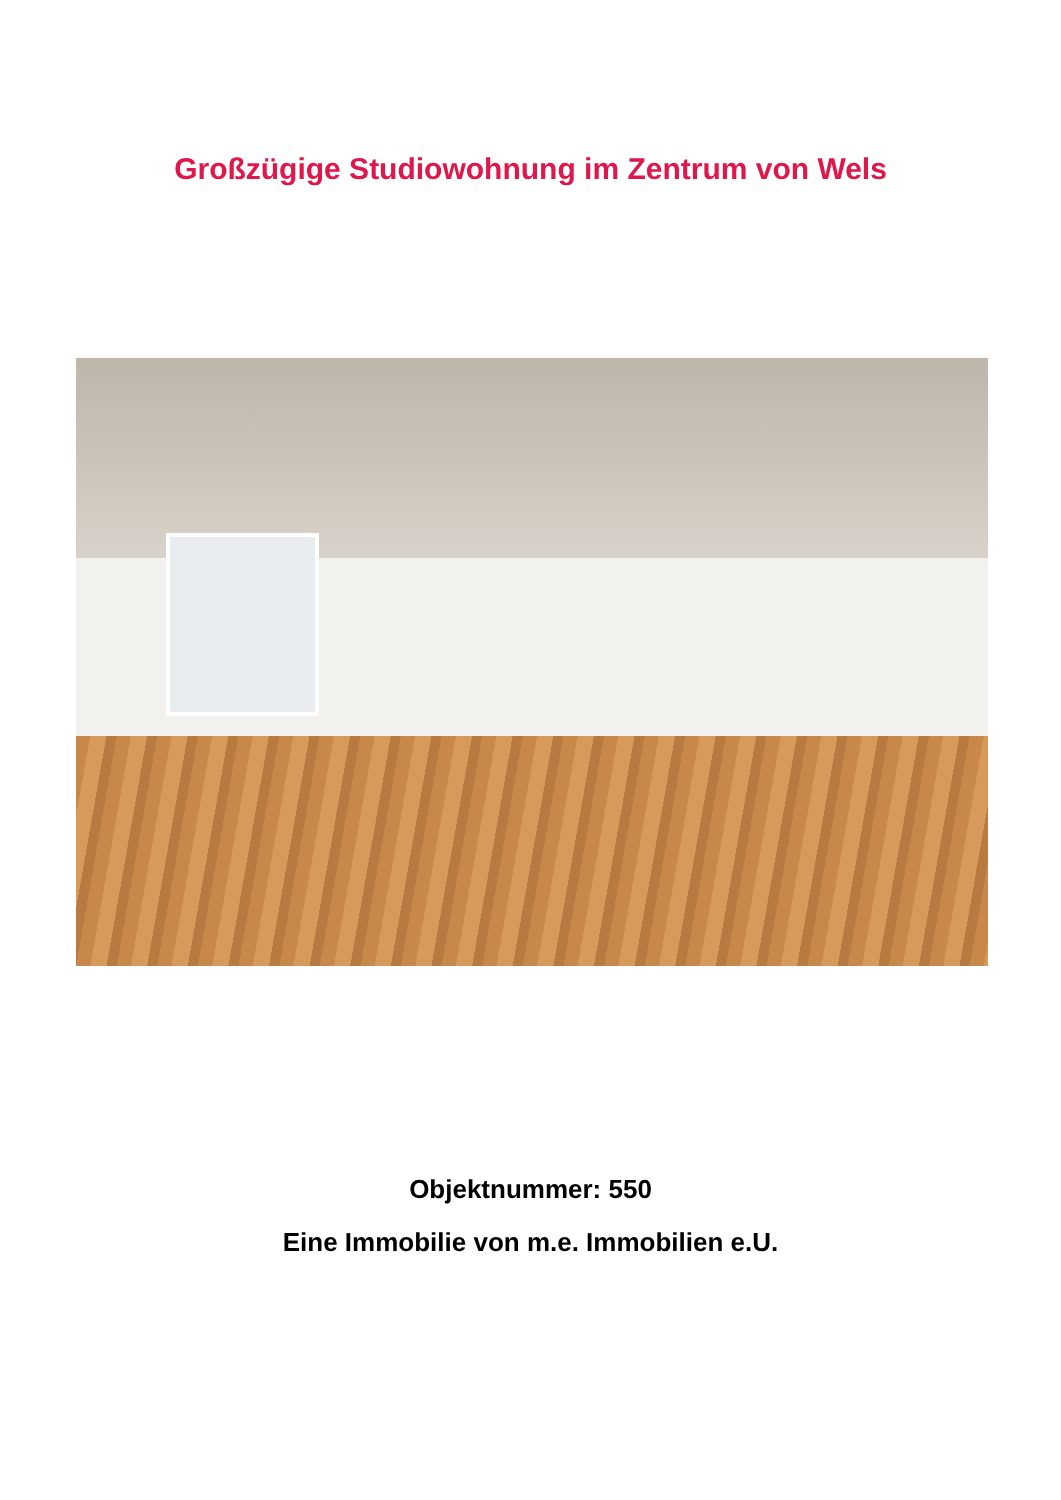Großzügige Studiowohnung im Zentrum von Wels
Objektnummer: 550
Eine Immobilie von m.e. Immobilien e.U.